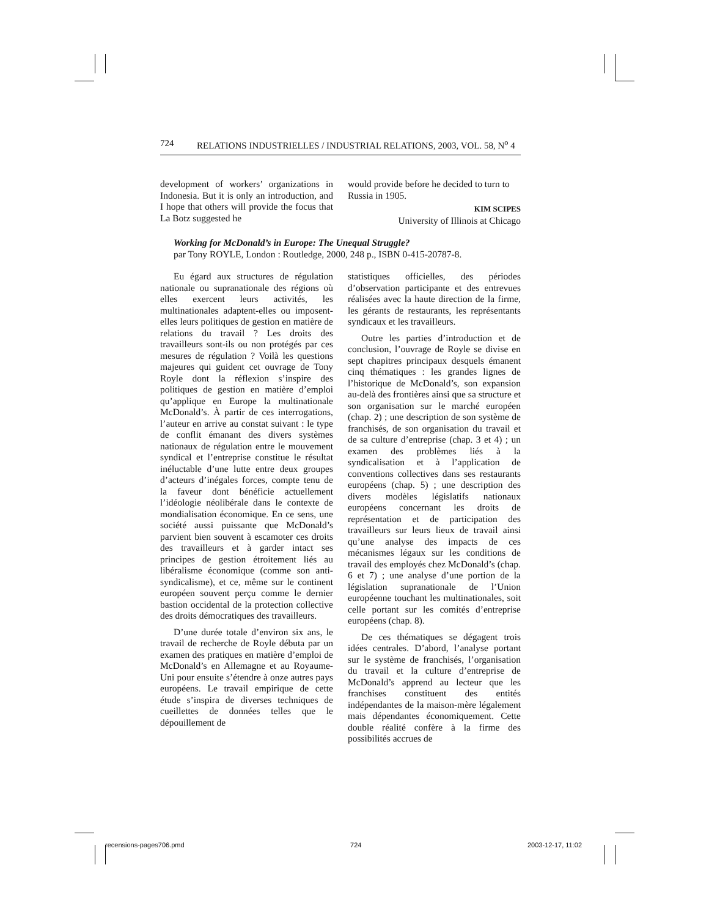724 RELATIONS INDUSTRIELLES / INDUSTRIAL RELATIONS, 2003, VOL. 58, N<sup>o</sup> 4
development of workers’ organizations in Indonesia. But it is only an introduction, and I hope that others will provide the focus that La Botz suggested he
would provide before he decided to turn to Russia in 1905.
KIM SCIPES
University of Illinois at Chicago
Working for McDonald’s in Europe: The Unequal Struggle?
par Tony ROYLE, London : Routledge, 2000, 248 p., ISBN 0-415-20787-8.
Eu égard aux structures de régulation nationale ou supranationale des régions où elles exercent leurs activités, les multinationales adaptent-elles ou imposent-elles leurs politiques de gestion en matière de relations du travail ? Les droits des travailleurs sont-ils ou non protégés par ces mesures de régulation ? Voilà les questions majeures qui guident cet ouvrage de Tony Royle dont la réflexion s’inspire des politiques de gestion en matière d’emploi qu’applique en Europe la multinationale McDonald’s. À partir de ces interrogations, l’auteur en arrive au constat suivant : le type de conflit émanant des divers systèmes nationaux de régulation entre le mouvement syndical et l’entreprise constitue le résultat inéluctable d’une lutte entre deux groupes d’acteurs d’inégales forces, compte tenu de la faveur dont bénéficie actuellement l’idéologie néolibérale dans le contexte de mondialisation économique. En ce sens, une société aussi puissante que McDonald’s parvient bien souvent à escamoter ces droits des travailleurs et à garder intact ses principes de gestion étroitement liés au libéralisme économique (comme son anti-syndicalisme), et ce, même sur le continent européen souvent perçu comme le dernier bastion occidental de la protection collective des droits démocratiques des travailleurs.
D’une durée totale d’environ six ans, le travail de recherche de Royle débuta par un examen des pratiques en matière d’emploi de McDonald’s en Allemagne et au Royaume-Uni pour ensuite s’étendre à onze autres pays européens. Le travail empirique de cette étude s’inspira de diverses techniques de cueillettes de données telles que le dépouillement de
statistiques officielles, des périodes d’observation participante et des entrevues réalisées avec la haute direction de la firme, les gérants de restaurants, les représentants syndicaux et les travailleurs.
Outre les parties d’introduction et de conclusion, l’ouvrage de Royle se divise en sept chapitres principaux desquels émanent cinq thématiques : les grandes lignes de l’historique de McDonald’s, son expansion au-delà des frontières ainsi que sa structure et son organisation sur le marché européen (chap. 2) ; une description de son système de franchisés, de son organisation du travail et de sa culture d’entreprise (chap. 3 et 4) ; un examen des problèmes liés à la syndicalisation et à l’application de conventions collectives dans ses restaurants européens (chap. 5) ; une description des divers modèles législatifs nationaux européens concernant les droits de représentation et de participation des travailleurs sur leurs lieux de travail ainsi qu’une analyse des impacts de ces mécanismes légaux sur les conditions de travail des employés chez McDonald’s (chap. 6 et 7) ; une analyse d’une portion de la législation supranationale de l’Union européenne touchant les multinationales, soit celle portant sur les comités d’entreprise européens (chap. 8).
De ces thématiques se dégagent trois idées centrales. D’abord, l’analyse portant sur le système de franchisés, l’organisation du travail et la culture d’entreprise de McDonald’s apprend au lecteur que les franchises constituent des entités indépendantes de la maison-mère légalement mais dépendantes économiquement. Cette double réalité confère à la firme des possibilités accrues de
recensions-pages706.pmd 724 2003-12-17, 11:02